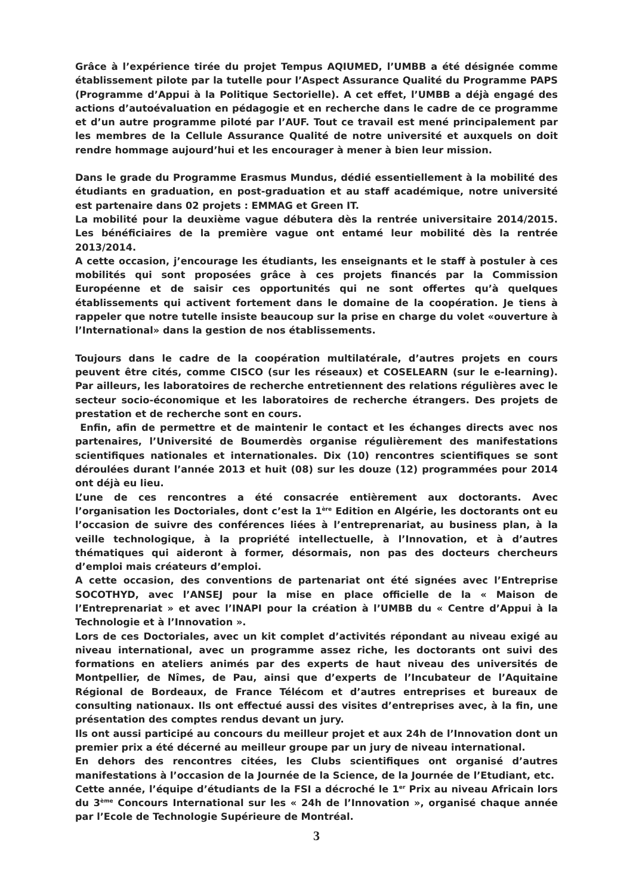Grâce à l’expérience tirée du projet Tempus AQIUMED, l’UMBB a été désignée comme établissement pilote par la tutelle pour l’Aspect Assurance Qualité du Programme PAPS (Programme d’Appui à la Politique Sectorielle). A cet effet, l’UMBB a déjà engagé des actions d’autoévaluation en pédagogie et en recherche dans le cadre de ce programme et d’un autre programme piloté par l’AUF. Tout ce travail est mené principalement par les membres de la Cellule Assurance Qualité de notre université et auxquels on doit rendre hommage aujourd’hui et les encourager à mener à bien leur mission.
Dans le grade du Programme Erasmus Mundus, dédié essentiellement à la mobilité des étudiants en graduation, en post-graduation et au staff académique, notre université est partenaire dans 02 projets : EMMAG et Green IT.
La mobilité pour la deuxième vague débutera dès la rentrée universitaire 2014/2015. Les bénéficiaires de la première vague ont entamé leur mobilité dès la rentrée 2013/2014.
A cette occasion, j’encourage les étudiants, les enseignants et le staff à postuler à ces mobilités qui sont proposées grâce à ces projets financés par la Commission Européenne et de saisir ces opportunités qui ne sont offertes qu’à quelques établissements qui activent fortement dans le domaine de la coopération. Je tiens à rappeler que notre tutelle insiste beaucoup sur la prise en charge du volet «ouverture à l’International» dans la gestion de nos établissements.
Toujours dans le cadre de la coopération multilatérale, d’autres projets en cours peuvent être cités, comme CISCO (sur les réseaux) et COSELEARN (sur le e-learning). Par ailleurs, les laboratoires de recherche entretiennent des relations régulières avec le secteur socio-économique et les laboratoires de recherche étrangers. Des projets de prestation et de recherche sont en cours.
Enfin, afin de permettre et de maintenir le contact et les échanges directs avec nos partenaires, l’Université de Boumerdès organise régulièrement des manifestations scientifiques nationales et internationales. Dix (10) rencontres scientifiques se sont déroulées durant l’année 2013 et huit (08) sur les douze (12) programmées pour 2014 ont déjà eu lieu.
L’une de ces rencontres a été consacrée entièrement aux doctorants. Avec l’organisation les Doctoriales, dont c’est la 1<sup>ère</sup> Edition en Algérie, les doctorants ont eu l’occasion de suivre des conférences liées à l’entreprenariat, au business plan, à la veille technologique, à la propriété intellectuelle, à l’Innovation, et à d’autres thématiques qui aideront à former, désormais, non pas des docteurs chercheurs d’emploi mais créateurs d’emploi.
A cette occasion, des conventions de partenariat ont été signées avec l’Entreprise SOCOTHYD, avec l’ANSEJ pour la mise en place officielle de la « Maison de l’Entreprenariat » et avec l’INAPI pour la création à l’UMBB du « Centre d’Appui à la Technologie et à l’Innovation ».
Lors de ces Doctoriales, avec un kit complet d’activités répondant au niveau exigé au niveau international, avec un programme assez riche, les doctorants ont suivi des formations en ateliers animés par des experts de haut niveau des universités de Montpellier, de Nîmes, de Pau, ainsi que d’experts de l’Incubateur de l’Aquitaine Régional de Bordeaux, de France Télécom et d’autres entreprises et bureaux de consulting nationaux. Ils ont effectué aussi des visites d’entreprises avec, à la fin, une présentation des comptes rendus devant un jury.
Ils ont aussi participé au concours du meilleur projet et aux 24h de l’Innovation dont un premier prix a été décerné au meilleur groupe par un jury de niveau international.
En dehors des rencontres citées, les Clubs scientifiques ont organisé d’autres manifestations à l’occasion de la Journée de la Science, de la Journée de l’Etudiant, etc.
Cette année, l’équipe d’étudiants de la FSI a décroché le 1<sup>er</sup> Prix au niveau Africain lors du 3<sup>ème</sup> Concours International sur les « 24h de l’Innovation », organisé chaque année par l’Ecole de Technologie Supérieure de Montréal.
3